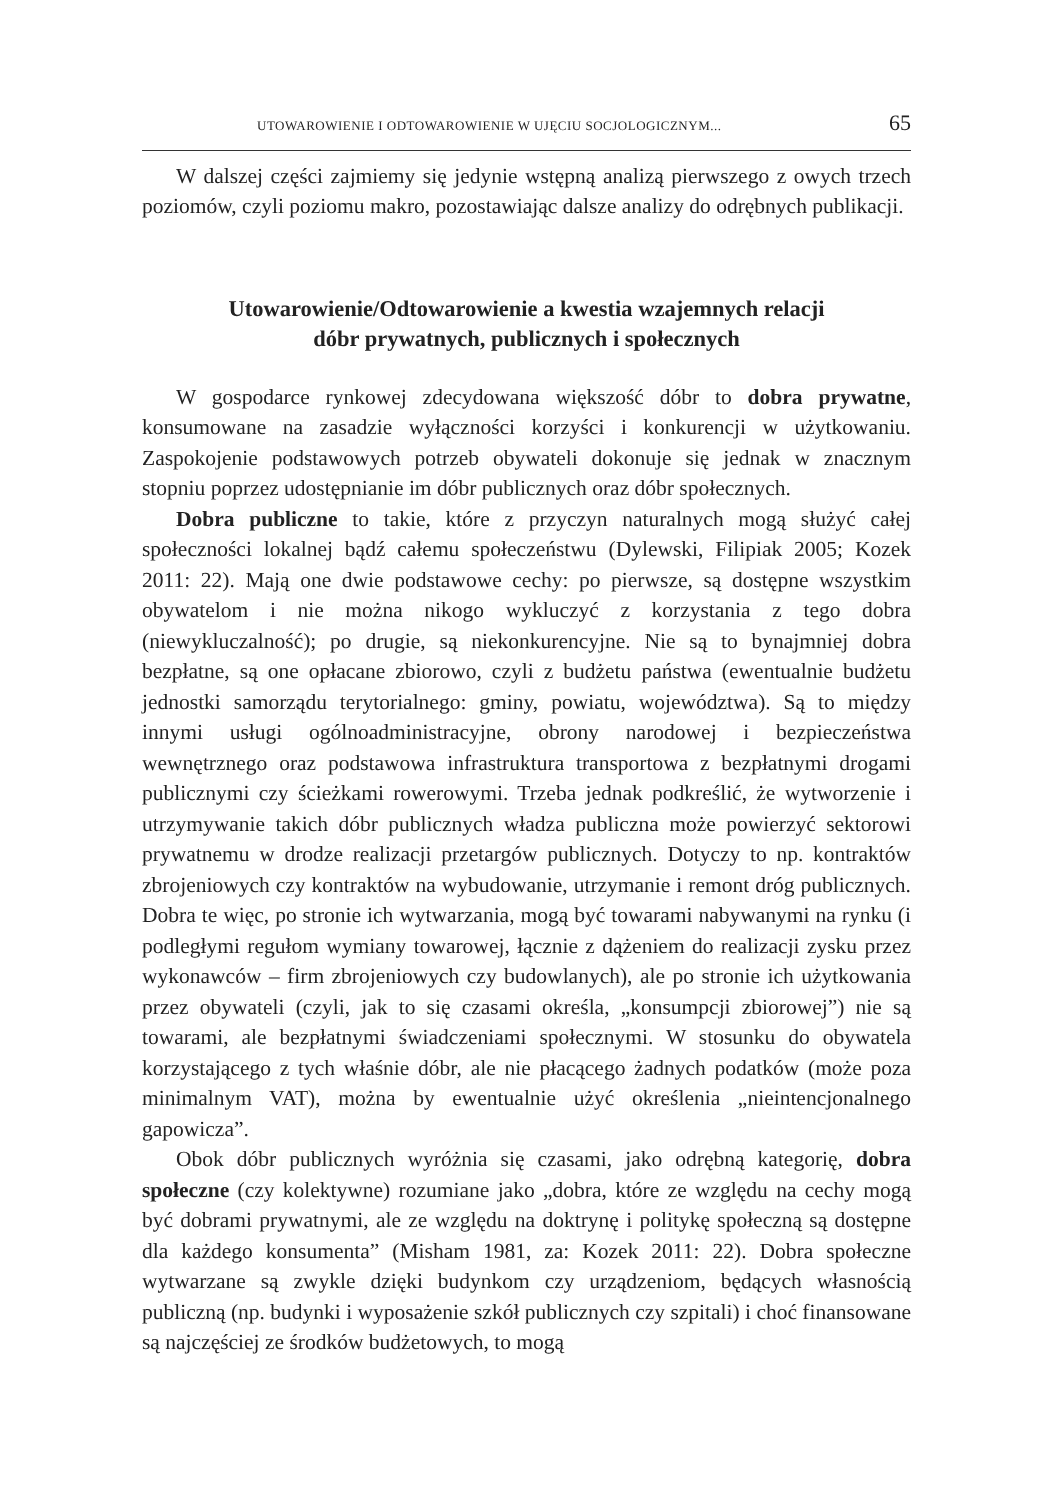UTOWAROWIENIE I ODTOWAROWIENIE W UJĘCIU SOCJOLOGICZNYM... 65
W dalszej części zajmiemy się jedynie wstępną analizą pierwszego z owych trzech poziomów, czyli poziomu makro, pozostawiając dalsze analizy do odrębnych publikacji.
Utowarowienie/Odtowarowienie a kwestia wzajemnych relacji
dóbr prywatnych, publicznych i społecznych
W gospodarce rynkowej zdecydowana większość dóbr to dobra prywatne, konsumowane na zasadzie wyłączności korzyści i konkurencji w użytkowaniu. Zaspokojenie podstawowych potrzeb obywateli dokonuje się jednak w znacznym stopniu poprzez udostępnianie im dóbr publicznych oraz dóbr społecznych.
Dobra publiczne to takie, które z przyczyn naturalnych mogą służyć całej społeczności lokalnej bądź całemu społeczeństwu (Dylewski, Filipiak 2005; Kozek 2011: 22). Mają one dwie podstawowe cechy: po pierwsze, są dostępne wszystkim obywatelom i nie można nikogo wykluczyć z korzystania z tego dobra (niewykluczalność); po drugie, są niekonkurencyjne. Nie są to bynajmniej dobra bezpłatne, są one opłacane zbiorowo, czyli z budżetu państwa (ewentualnie budżetu jednostki samorządu terytorialnego: gminy, powiatu, województwa). Są to między innymi usługi ogólnoadministracyjne, obrony narodowej i bezpieczeństwa wewnętrznego oraz podstawowa infrastruktura transportowa z bezpłatnymi drogami publicznymi czy ścieżkami rowerowymi. Trzeba jednak podkreślić, że wytworzenie i utrzymywanie takich dóbr publicznych władza publiczna może powierzyć sektorowi prywatnemu w drodze realizacji przetargów publicznych. Dotyczy to np. kontraktów zbrojeniowych czy kontraktów na wybudowanie, utrzymanie i remont dróg publicznych. Dobra te więc, po stronie ich wytwarzania, mogą być towarami nabywanymi na rynku (i podległymi regułom wymiany towarowej, łącznie z dążeniem do realizacji zysku przez wykonawców – firm zbrojeniowych czy budowlanych), ale po stronie ich użytkowania przez obywateli (czyli, jak to się czasami określa, „konsumpcji zbiorowej”) nie są towarami, ale bezpłatnymi świadczeniami społecznymi. W stosunku do obywatela korzystającego z tych właśnie dóbr, ale nie płacącego żadnych podatków (może poza minimalnym VAT), można by ewentualnie użyć określenia „nieintencjonalnego gapowicza”.
Obok dóbr publicznych wyróżnia się czasami, jako odrębną kategorię, dobra społeczne (czy kolektywne) rozumiane jako „dobra, które ze względu na cechy mogą być dobrami prywatnymi, ale ze względu na doktrynę i politykę społeczną są dostępne dla każdego konsumenta” (Misham 1981, za: Kozek 2011: 22). Dobra społeczne wytwarzane są zwykle dzięki budynkom czy urządzeniom, będących własnością publiczną (np. budynki i wyposażenie szkół publicznych czy szpitali) i choć finansowane są najczęściej ze środków budżetowych, to mogą